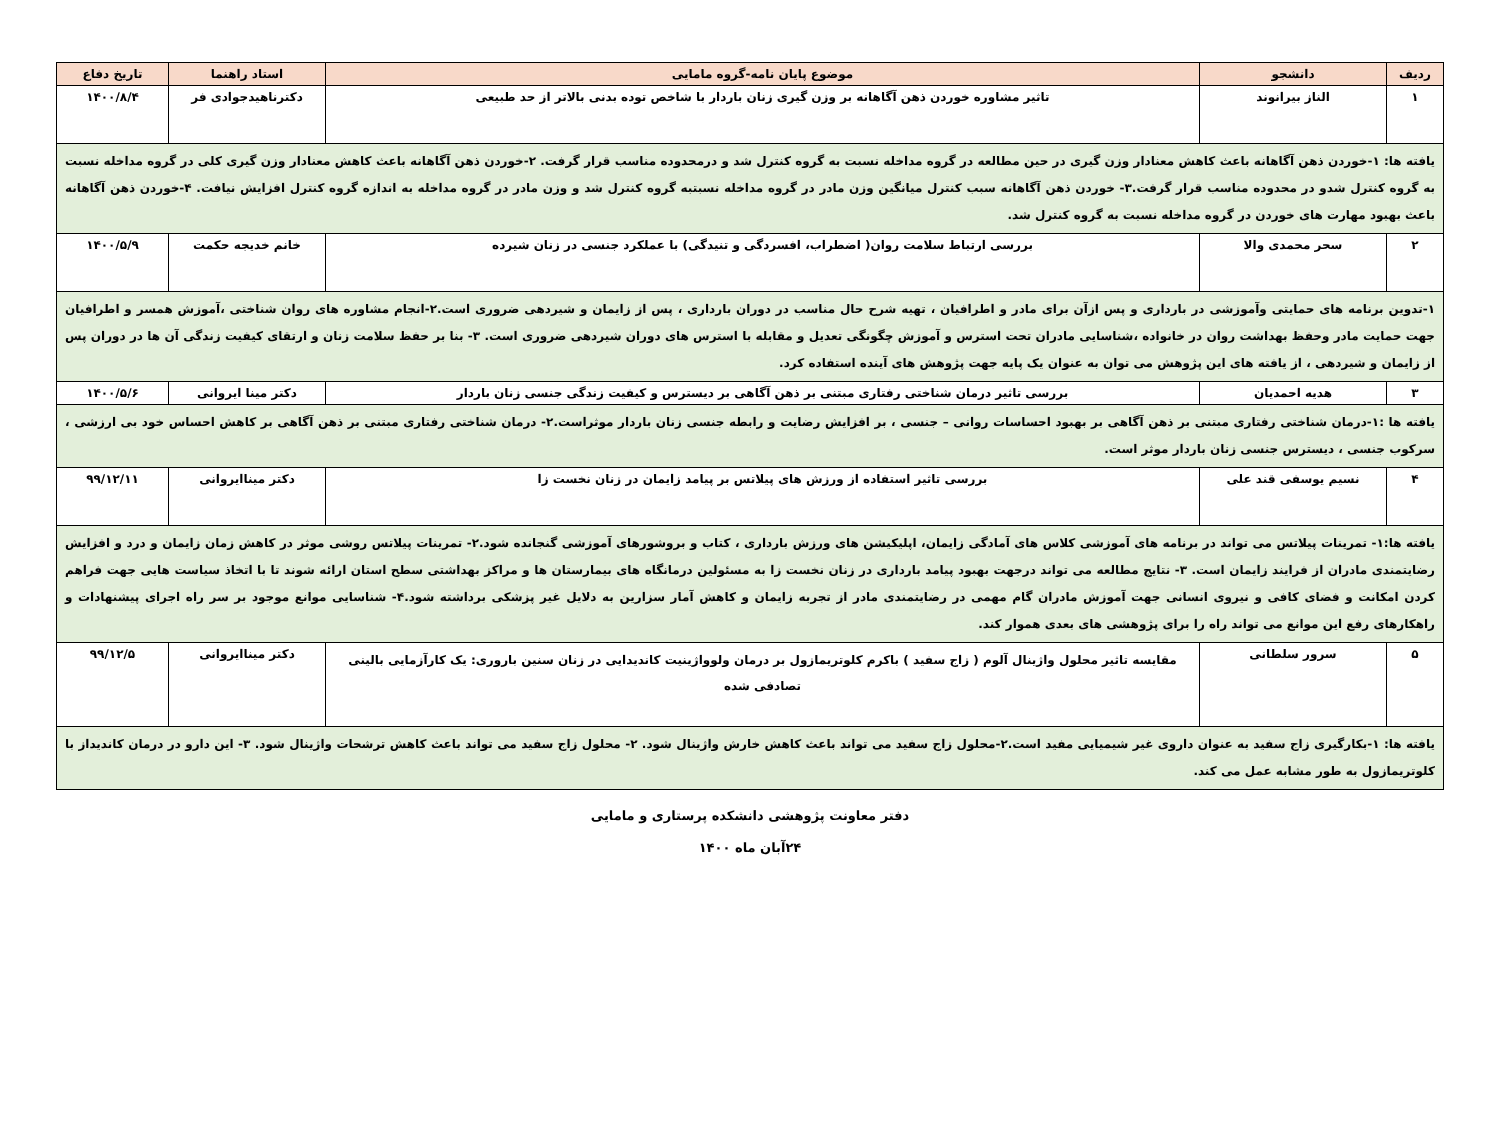| ردیف | دانشجو | موضوع پایان نامه-گروه مامایی | استاد راهنما | تاریخ دفاع |
| --- | --- | --- | --- | --- |
| ۱ | الناز بیرانوند | تاثیر مشاوره خوردن ذهن آگاهانه بر وزن گیری زنان باردار با شاخص توده بدنی بالاتر از حد طبیعی | دکترناهیدجوادی فر | ۱۴۰۰/۸/۴ |
| یافته ها: ۱-خوردن ذهن آگاهانه باعث کاهش معنادار وزن گیری در حین مطالعه در گروه مداخله نسبت به گروه کنترل شد و درمحدوده مناسب قرار گرفت. ۲-خوردن ذهن آگاهانه باعث کاهش معنادار وزن گیری کلی در گروه مداخله نسبت به گروه کنترل شدو در محدوده مناسب قرار گرفت.۳- خوردن ذهن آگاهانه سبب کنترل میانگین وزن مادر در گروه مداخله نسبتبه گروه کنترل شد و وزن مادر در گروه مداخله به اندازه گروه کنترل افزایش نیافت. ۴-خوردن ذهن آگاهانه باعث بهبود مهارت های خوردن در گروه مداخله نسبت به گروه کنترل شد. | | | | |
| ۲ | سحر محمدی والا | بررسی ارتباط سلامت روان( اضطراب، افسردگی و تنیدگی) با عملکرد جنسی در زنان شیرده | خانم خدیجه حکمت | ۱۴۰۰/۵/۹ |
| ۱-تدوین برنامه های حمایتی وآموزشی در بارداری و پس ازآن برای مادر و اطرافیان ، تهیه شرح حال مناسب در دوران بارداری ، پس از زایمان و شیردهی ضروری است.۲-انجام مشاوره های روان شناختی ،آموزش همسر و اطرافیان جهت حمایت مادر وحفظ بهداشت روان در خانواده ،شناسایی مادران تحت استرس و آموزش چگونگی تعدیل و مقابله با استرس های دوران شیردهی ضروری است. ۳- بنا بر حفظ سلامت زنان و ارتقای کیفیت زندگی آن ها در دوران پس از زایمان و شیردهی ، از یافته های این پژوهش می توان به عنوان یک پایه جهت پژوهش های آینده استفاده کرد. | | | | |
| ۳ | هدیه احمدیان | بررسی تاثیر درمان شناختی رفتاری مبتنی بر ذهن آگاهی بر دیسترس و کیفیت زندگی جنسی زنان باردار | دکتر مینا ایروانی | ۱۴۰۰/۵/۶ |
| یافته ها :۱-درمان شناختی رفتاری مبتنی بر ذهن آگاهی بر بهبود احساسات روانی – جنسی ، بر افزایش رضایت و رابطه جنسی زنان باردار موثراست.۲- درمان شناختی رفتاری مبتنی بر ذهن آگاهی بر کاهش احساس خود بی ارزشی ، سرکوب جنسی ، دیسترس جنسی زنان باردار موثر است. | | | | |
| ۴ | نسیم یوسفی قند علی | بررسی تاثیر استفاده از ورزش های پیلاتس بر پیامد زایمان در زنان نخست زا | دکتر میناایروانی | ۹۹/۱۲/۱۱ |
| یافته ها:۱- تمرینات پیلاتس می تواند در برنامه های آموزشی کلاس های آمادگی زایمان، اپلیکیشن های ورزش بارداری ، کتاب و بروشورهای آموزشی گنجانده شود.۲- تمرینات پیلاتس روشی موثر در کاهش زمان زایمان و درد و افزایش رضایتمندی مادران از فرایند زایمان است. ۳- نتایج مطالعه می تواند درجهت بهبود پیامد بارداری در زنان نخست زا به مسئولین درمانگاه های بیمارستان ها و مراکز بهداشتی سطح استان ارائه شوند تا با اتخاذ سیاست هایی جهت فراهم کردن امکانت و فضای کافی و نیروی انسانی جهت آموزش مادران گام مهمی در رضایتمندی مادر از تجربه زایمان و کاهش آمار سزارین به دلایل غیر پزشکی برداشته شود.۴- شناسایی موانع موجود بر سر راه اجرای پیشنهادات و راهکارهای رفع این موانع می تواند راه را برای پژوهشی های بعدی هموار کند. | | | | |
| ۵ | سرور سلطانی | مقایسه تاثیر محلول واژینال آلوم ( زاج سفید ) باکرم کلوتریمازول بر درمان ولوواژینیت کاندیدایی در زنان سنین باروری: یک کارآزمایی بالینی تصادفی شده | دکتر میناایروانی | ۹۹/۱۲/۵ |
| یافته ها: ۱-بکارگیری زاج سفید به عنوان داروی غیر شیمیایی مفید است.۲-محلول زاج سفید می تواند باعث کاهش خارش واژینال شود. ۲- محلول زاج سفید می تواند باعث کاهش ترشحات واژینال شود. ۳- این دارو در درمان کاندیداز با کلوتریمازول به طور مشابه عمل می کند. | | | | |
دفتر معاونت پژوهشی دانشکده پرستاری و مامایی
۲۴آبان ماه ۱۴۰۰